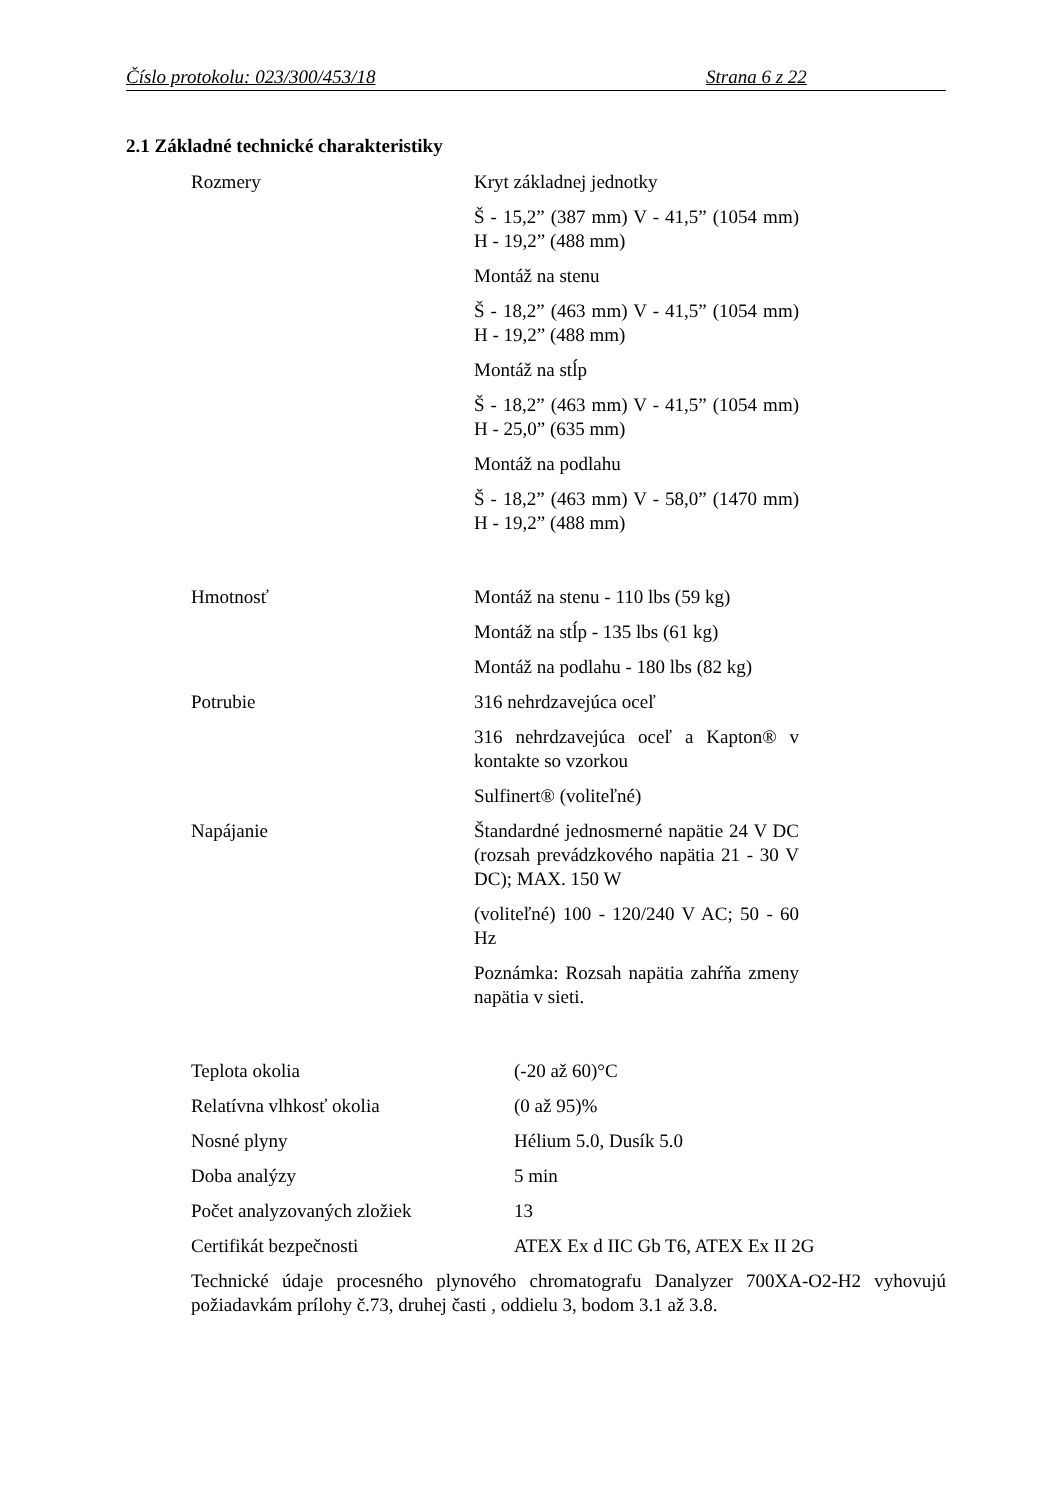Číslo protokolu: 023/300/453/18 Strana 6 z 22
2.1 Základné technické charakteristiky
| Rozmery | Kryt základnej jednotky Š - 15,2” (387 mm) V - 41,5” (1054 mm) H - 19,2” (488 mm) Montáž na stenu Š - 18,2” (463 mm) V - 41,5” (1054 mm) H - 19,2” (488 mm) Montáž na stĺp Š - 18,2” (463 mm) V - 41,5” (1054 mm) H - 25,0” (635 mm) Montáž na podlahu Š - 18,2” (463 mm) V - 58,0” (1470 mm) H - 19,2” (488 mm) |
| Hmotnosť | Montáž na stenu - 110 lbs (59 kg) Montáž na stĺp - 135 lbs (61 kg) Montáž na podlahu - 180 lbs (82 kg) |
| Potrubie | 316 nehrdzavejúca oceľ 316 nehrdzavejúca oceľ a Kapton® v kontakte so vzorkou Sulfinert® (voliteľné) |
| Napájanie | Štandardné jednosmerné napätie 24 V DC (rozsah prevádzkového napätia 21 - 30 V DC); MAX. 150 W (voliteľné) 100 - 120/240 V AC; 50 - 60 Hz Poznámka: Rozsah napätia zahŕňa zmeny napätia v sieti. |
| Teplota okolia | (-20 až 60)°C |
| Relatívna vlhkosť okolia | (0 až 95)% |
| Nosné plyny | Hélium 5.0, Dusík 5.0 |
| Doba analýzy | 5 min |
| Počet analyzovaných zložiek | 13 |
| Certifikát bezpečnosti | ATEX Ex d IIC Gb T6, ATEX Ex II 2G |
Technické údaje procesného plynového chromatografu Danalyzer 700XA-O2-H2 vyhovujú požiadavkám prílohy č.73, druhej časti , oddielu 3, bodom 3.1 až 3.8.